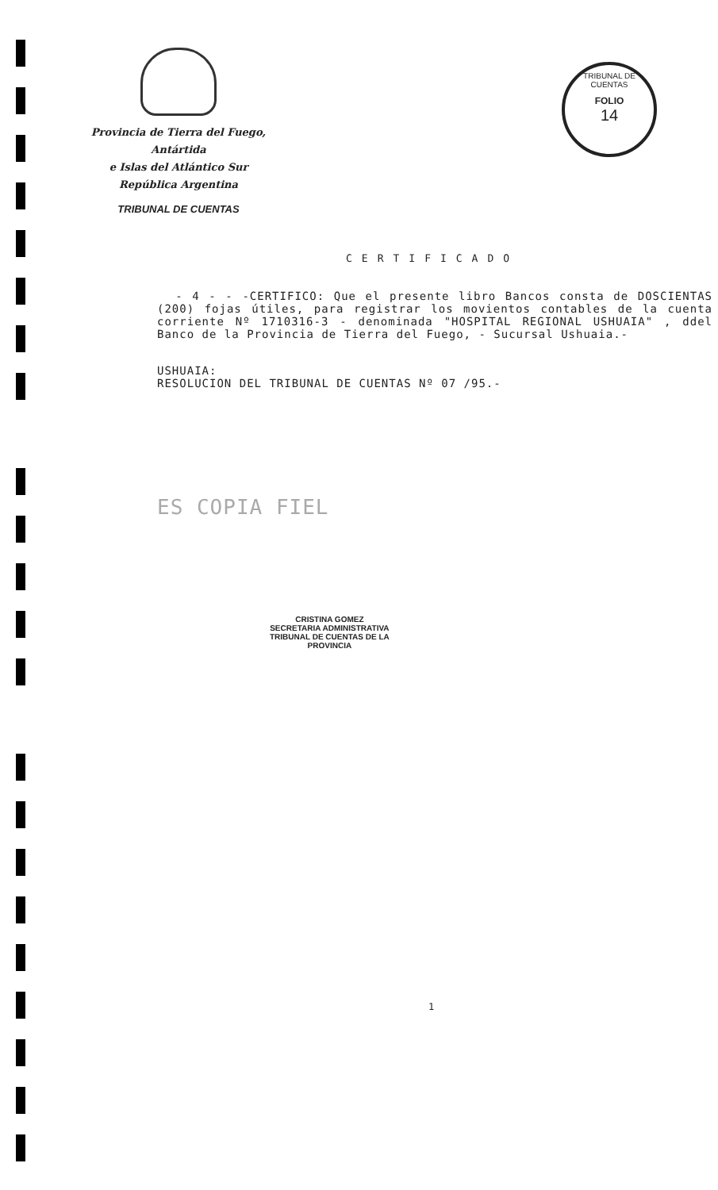Provincia de Tierra del Fuego, Antártida
e Islas del Atlántico Sur
República Argentina
TRIBUNAL DE CUENTAS
TRIBUNAL DE CUENTAS
FOLIO
14
CERTIFICADO
- 4 - - -CERTIFICO: Que el presente libro Bancos consta de DOSCIENTAS (200) fojas útiles, para registrar los movientos contables de la cuenta corriente Nº 1710316-3 - denominada "HOSPITAL REGIONAL USHUAIA" , ddel Banco de la Provincia de Tierra del Fuego, - Sucursal Ushuaia.-
USHUAIA:
RESOLUCION DEL TRIBUNAL DE CUENTAS Nº 07 /95.-
ES COPIA FIEL
CRISTINA GOMEZ
SECRETARIA ADMINISTRATIVA
TRIBUNAL DE CUENTAS DE LA
PROVINCIA
1